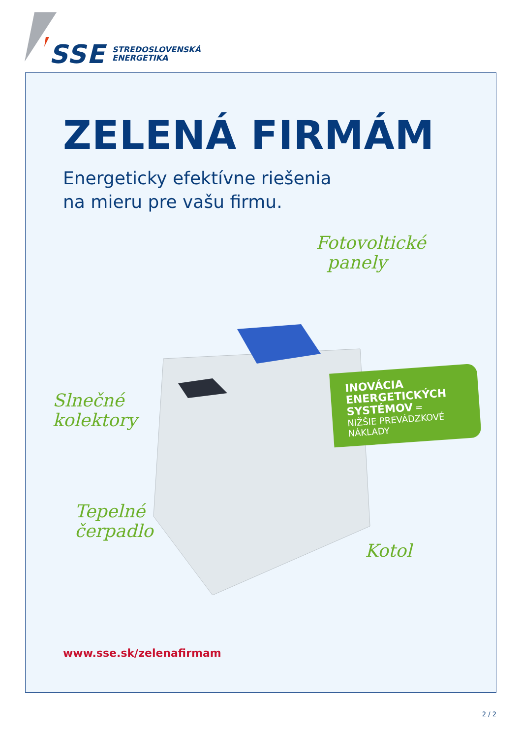SSE
STREDOSLOVENSKÁ
ENERGETIKA
ZELENÁ FIRMÁM
Energeticky efektívne riešenia
na mieru pre vašu firmu.
Fotovoltické
panely
Slnečné
kolektory
Tepelné
čerpadlo
Kotol
INOVÁCIA
ENERGETICKÝCH
SYSTÉMOV =
NIŽŠIE PREVÁDZKOVÉ
NÁKLADY
www.sse.sk/zelenafirmam
2 / 2